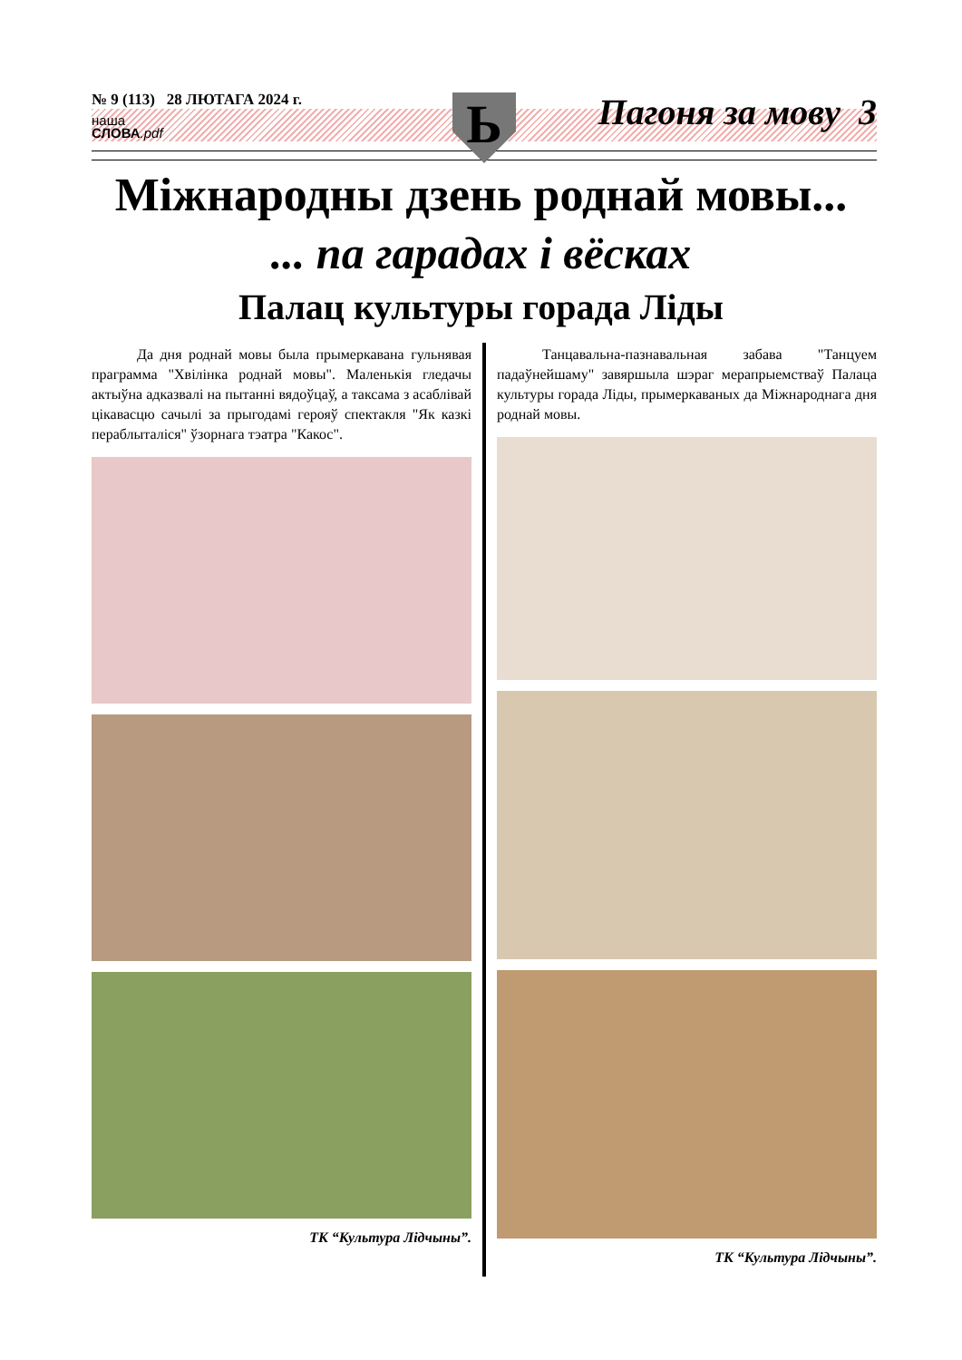№ 9 (113) 28 ЛЮТАГА 2024 г.
наша
СЛОВА.pdf
Ь Пагоня за мову 3
Міжнародны дзень роднай мовы...
... па гарадах і вёсках
Палац культуры горада Ліды
Да дня роднай мовы была прымеркавана гульнявая праграмма "Хвілінка роднай мовы". Маленькія гледачы актыўна адказвалі на пытанні вядоўцаў, а таксама з асаблівай цікавасцю сачылі за прыгодамі герояў спектакля "Як казкі пераблыталіся" ўзорнага тэатра "Какос".
ТК “Культура Лідчыны”.
Танцавальна-пазнавальная забава "Танцуем падаўнейшаму" завяршыла шэраг мерапрыемстваў Палаца культуры горада Ліды, прымеркаваных да Міжнароднага дня роднай мовы.
ТК “Культура Лідчыны”.